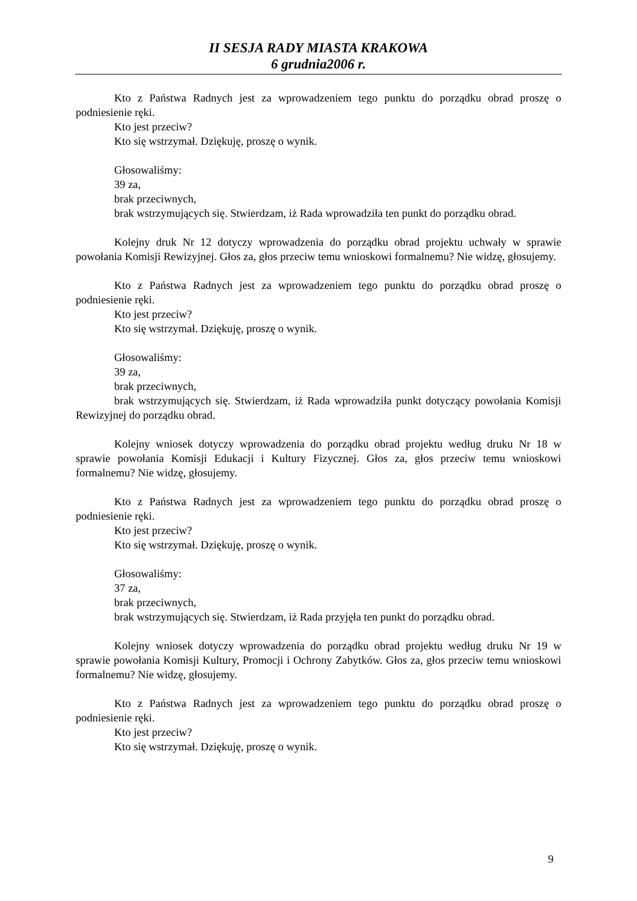II SESJA RADY MIASTA KRAKOWA
6 grudnia2006 r.
Kto z Państwa Radnych jest za wprowadzeniem tego punktu do porządku obrad proszę o podniesienie ręki.
Kto jest przeciw?
Kto się wstrzymał. Dziękuję, proszę o wynik.
Głosowaliśmy:
39 za,
brak przeciwnych,
brak wstrzymujących się. Stwierdzam, iż Rada wprowadziła ten punkt do porządku obrad.
Kolejny druk Nr 12 dotyczy wprowadzenia do porządku obrad projektu uchwały w sprawie powołania Komisji Rewizyjnej. Głos za, głos przeciw temu wnioskowi formalnemu? Nie widzę, głosujemy.
Kto z Państwa Radnych jest za wprowadzeniem tego punktu do porządku obrad proszę o podniesienie ręki.
Kto jest przeciw?
Kto się wstrzymał. Dziękuję, proszę o wynik.
Głosowaliśmy:
39 za,
brak przeciwnych,
brak wstrzymujących się. Stwierdzam, iż Rada wprowadziła punkt dotyczący powołania Komisji Rewizyjnej do porządku obrad.
Kolejny wniosek dotyczy wprowadzenia do porządku obrad projektu według druku Nr 18 w sprawie powołania Komisji Edukacji i Kultury Fizycznej. Głos za, głos przeciw temu wnioskowi formalnemu? Nie widzę, głosujemy.
Kto z Państwa Radnych jest za wprowadzeniem tego punktu do porządku obrad proszę o podniesienie ręki.
Kto jest przeciw?
Kto się wstrzymał. Dziękuję, proszę o wynik.
Głosowaliśmy:
37 za,
brak przeciwnych,
brak wstrzymujących się. Stwierdzam, iż Rada przyjęła ten punkt do porządku obrad.
Kolejny wniosek dotyczy wprowadzenia do porządku obrad projektu według druku Nr 19 w sprawie powołania Komisji Kultury, Promocji i Ochrony Zabytków. Głos za, głos przeciw temu wnioskowi formalnemu? Nie widzę, głosujemy.
Kto z Państwa Radnych jest za wprowadzeniem tego punktu do porządku obrad proszę o podniesienie ręki.
Kto jest przeciw?
Kto się wstrzymał. Dziękuję, proszę o wynik.
9